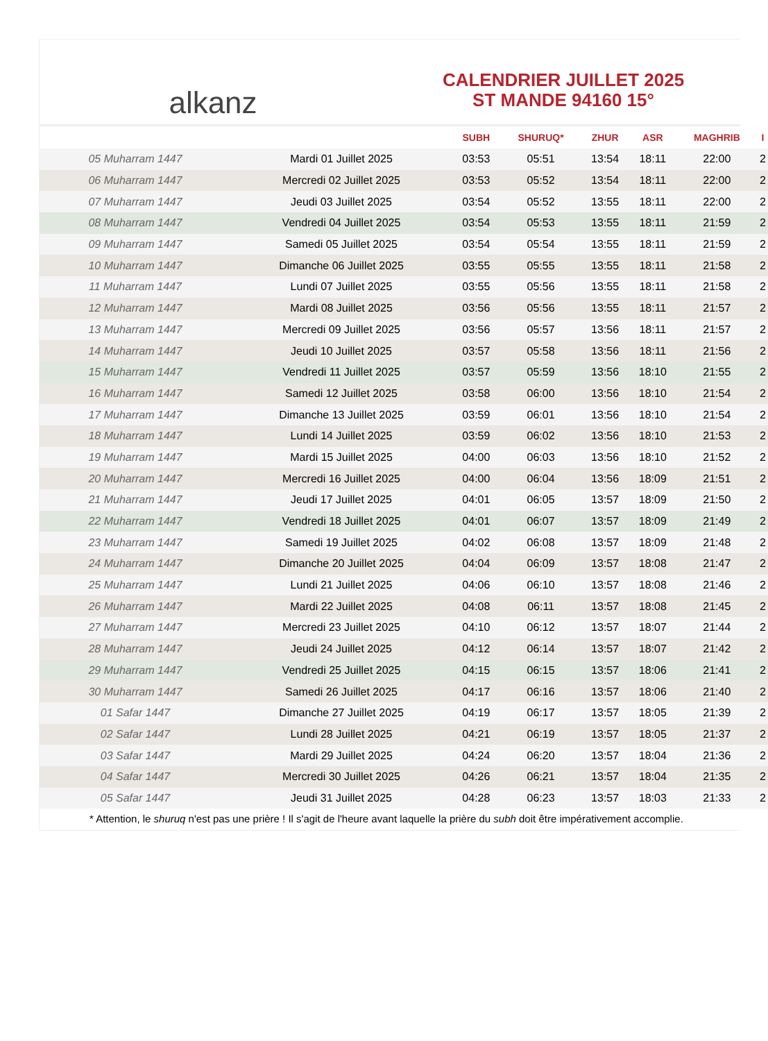alkanz
CALENDRIER JUILLET 2025
ST MANDE 94160 15°
| | | SUBH | SHURUQ* | ZHUR | ASR | MAGHRIB | I |
| --- | --- | --- | --- | --- | --- | --- | --- |
| 05 Muharram 1447 | Mardi 01 Juillet 2025 | 03:53 | 05:51 | 13:54 | 18:11 | 22:00 | 2 |
| 06 Muharram 1447 | Mercredi 02 Juillet 2025 | 03:53 | 05:52 | 13:54 | 18:11 | 22:00 | 2 |
| 07 Muharram 1447 | Jeudi 03 Juillet 2025 | 03:54 | 05:52 | 13:55 | 18:11 | 22:00 | 2 |
| 08 Muharram 1447 | Vendredi 04 Juillet 2025 | 03:54 | 05:53 | 13:55 | 18:11 | 21:59 | 2 |
| 09 Muharram 1447 | Samedi 05 Juillet 2025 | 03:54 | 05:54 | 13:55 | 18:11 | 21:59 | 2 |
| 10 Muharram 1447 | Dimanche 06 Juillet 2025 | 03:55 | 05:55 | 13:55 | 18:11 | 21:58 | 2 |
| 11 Muharram 1447 | Lundi 07 Juillet 2025 | 03:55 | 05:56 | 13:55 | 18:11 | 21:58 | 2 |
| 12 Muharram 1447 | Mardi 08 Juillet 2025 | 03:56 | 05:56 | 13:55 | 18:11 | 21:57 | 2 |
| 13 Muharram 1447 | Mercredi 09 Juillet 2025 | 03:56 | 05:57 | 13:56 | 18:11 | 21:57 | 2 |
| 14 Muharram 1447 | Jeudi 10 Juillet 2025 | 03:57 | 05:58 | 13:56 | 18:11 | 21:56 | 2 |
| 15 Muharram 1447 | Vendredi 11 Juillet 2025 | 03:57 | 05:59 | 13:56 | 18:10 | 21:55 | 2 |
| 16 Muharram 1447 | Samedi 12 Juillet 2025 | 03:58 | 06:00 | 13:56 | 18:10 | 21:54 | 2 |
| 17 Muharram 1447 | Dimanche 13 Juillet 2025 | 03:59 | 06:01 | 13:56 | 18:10 | 21:54 | 2 |
| 18 Muharram 1447 | Lundi 14 Juillet 2025 | 03:59 | 06:02 | 13:56 | 18:10 | 21:53 | 2 |
| 19 Muharram 1447 | Mardi 15 Juillet 2025 | 04:00 | 06:03 | 13:56 | 18:10 | 21:52 | 2 |
| 20 Muharram 1447 | Mercredi 16 Juillet 2025 | 04:00 | 06:04 | 13:56 | 18:09 | 21:51 | 2 |
| 21 Muharram 1447 | Jeudi 17 Juillet 2025 | 04:01 | 06:05 | 13:57 | 18:09 | 21:50 | 2 |
| 22 Muharram 1447 | Vendredi 18 Juillet 2025 | 04:01 | 06:07 | 13:57 | 18:09 | 21:49 | 2 |
| 23 Muharram 1447 | Samedi 19 Juillet 2025 | 04:02 | 06:08 | 13:57 | 18:09 | 21:48 | 2 |
| 24 Muharram 1447 | Dimanche 20 Juillet 2025 | 04:04 | 06:09 | 13:57 | 18:08 | 21:47 | 2 |
| 25 Muharram 1447 | Lundi 21 Juillet 2025 | 04:06 | 06:10 | 13:57 | 18:08 | 21:46 | 2 |
| 26 Muharram 1447 | Mardi 22 Juillet 2025 | 04:08 | 06:11 | 13:57 | 18:08 | 21:45 | 2 |
| 27 Muharram 1447 | Mercredi 23 Juillet 2025 | 04:10 | 06:12 | 13:57 | 18:07 | 21:44 | 2 |
| 28 Muharram 1447 | Jeudi 24 Juillet 2025 | 04:12 | 06:14 | 13:57 | 18:07 | 21:42 | 2 |
| 29 Muharram 1447 | Vendredi 25 Juillet 2025 | 04:15 | 06:15 | 13:57 | 18:06 | 21:41 | 2 |
| 30 Muharram 1447 | Samedi 26 Juillet 2025 | 04:17 | 06:16 | 13:57 | 18:06 | 21:40 | 2 |
| 01 Safar 1447 | Dimanche 27 Juillet 2025 | 04:19 | 06:17 | 13:57 | 18:05 | 21:39 | 2 |
| 02 Safar 1447 | Lundi 28 Juillet 2025 | 04:21 | 06:19 | 13:57 | 18:05 | 21:37 | 2 |
| 03 Safar 1447 | Mardi 29 Juillet 2025 | 04:24 | 06:20 | 13:57 | 18:04 | 21:36 | 2 |
| 04 Safar 1447 | Mercredi 30 Juillet 2025 | 04:26 | 06:21 | 13:57 | 18:04 | 21:35 | 2 |
| 05 Safar 1447 | Jeudi 31 Juillet 2025 | 04:28 | 06:23 | 13:57 | 18:03 | 21:33 | 2 |
* Attention, le shuruq n'est pas une prière ! Il s'agit de l'heure avant laquelle la prière du subh doit être impérativement accomplie.